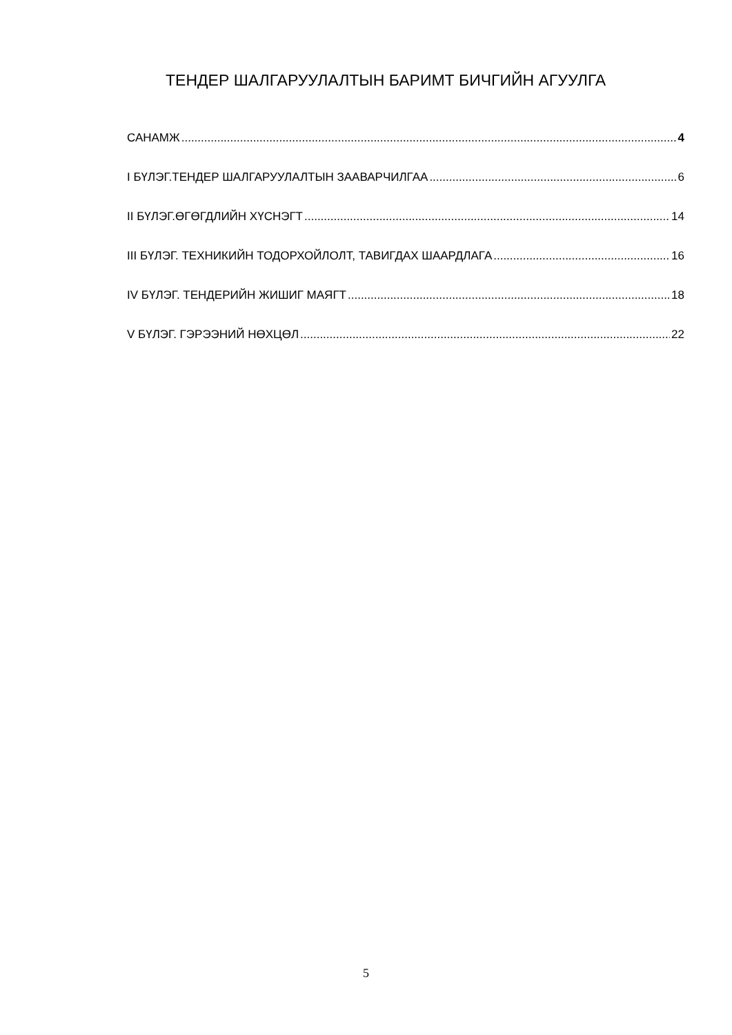ТЕНДЕР ШАЛГАРУУЛАЛТЫН БАРИМТ БИЧГИЙН АГУУЛГА
САНАМЖ 4
I БҮЛЭГ.ТЕНДЕР ШАЛГАРУУЛАЛТЫН ЗААВАРЧИЛГАА 6
II БҮЛЭГ.ӨГӨГДЛИЙН ХҮСНЭГТ 14
III БҮЛЭГ. ТЕХНИКИЙН ТОДОРХОЙЛОЛТ, ТАВИГДАХ ШААРДЛАГА 16
IV БҮЛЭГ. ТЕНДЕРИЙН ЖИШИГ МАЯГТ 18
V БҮЛЭГ. ГЭРЭЭНИЙ НӨХЦӨЛ 22
5